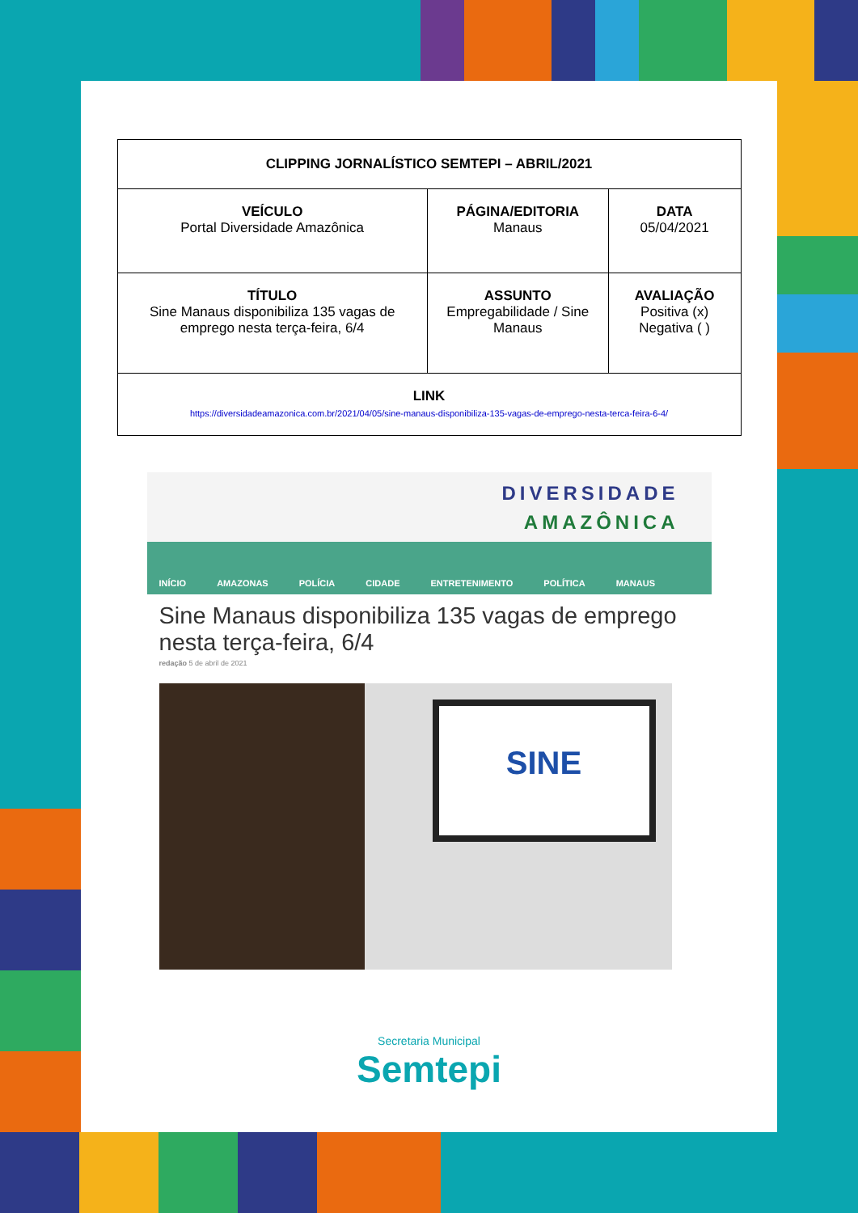| CLIPPING JORNALÍSTICO SEMTEPI – ABRIL/2021 | | |
| --- | --- | --- |
| VEÍCULO Portal Diversidade Amazônica | PÁGINA/EDITORIA Manaus | DATA 05/04/2021 |
| TÍTULO Sine Manaus disponibiliza 135 vagas de emprego nesta terça-feira, 6/4 | ASSUNTO Empregabilidade / Sine Manaus | AVALIAÇÃO Positiva (x) Negativa ( ) |
| LINK https://diversidadeamazonica.com.br/2021/04/05/sine-manaus-disponibiliza-135-vagas-de-emprego-nesta-terca-feira-6-4/ | | |
DIVERSIDADE
AMAZÔNICA
INÍCIO AMAZONAS POLÍCIA CIDADE ENTRETENIMENTO POLÍTICA MANAUS
Sine Manaus disponibiliza 135 vagas de emprego nesta terça-feira, 6/4
redação 5 de abril de 2021
SINE
Secretaria Municipal
Semtepi